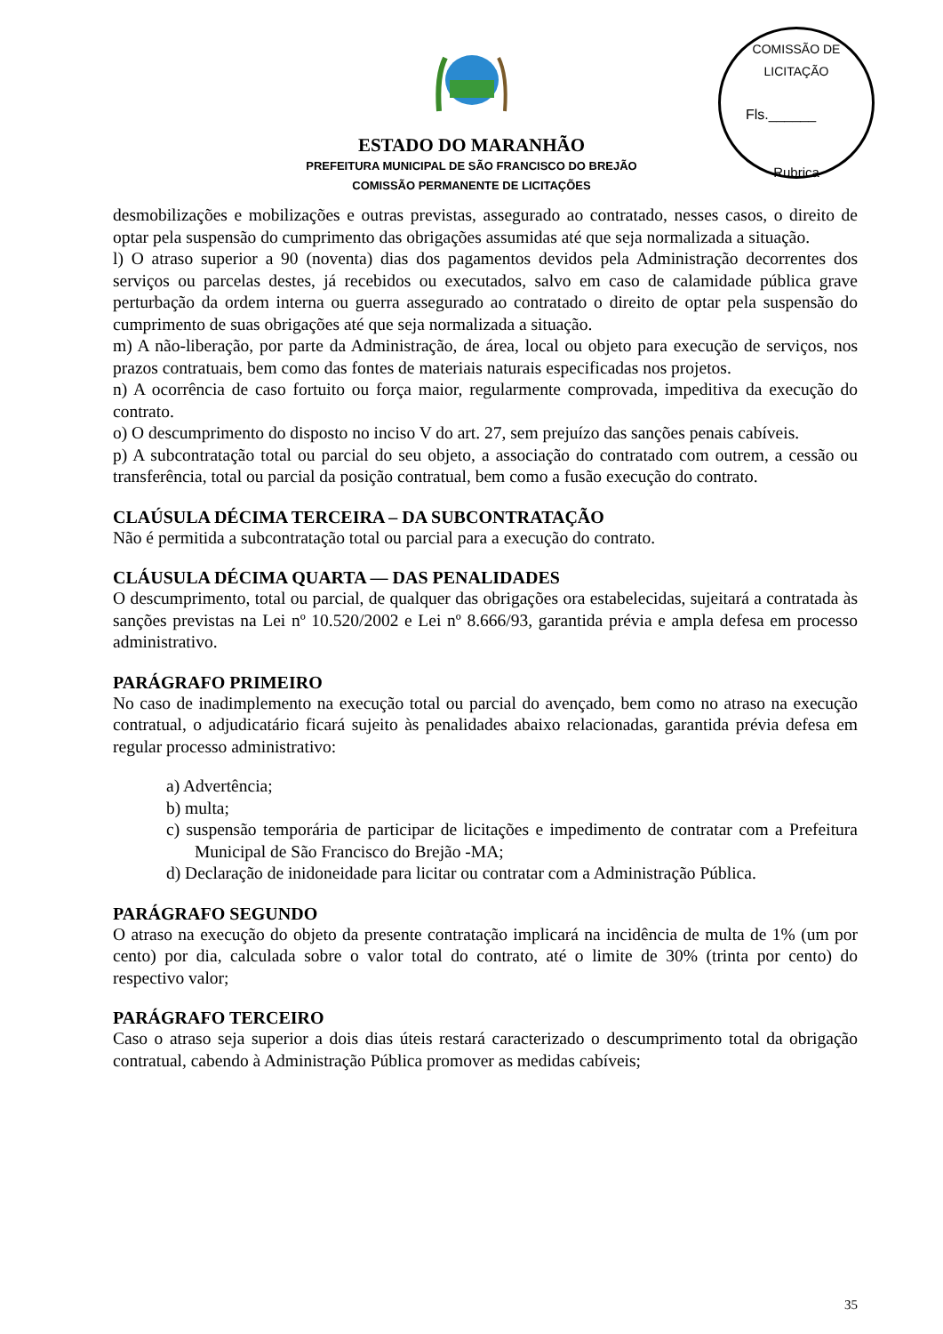ESTADO DO MARANHÃO
PREFEITURA MUNICIPAL DE SÃO FRANCISCO DO BREJÃO
COMISSÃO PERMANENTE DE LICITAÇÕES
COMISSÃO DE LICITAÇÃO
Fls.______
Rubrica
desmobilizações e mobilizações e outras previstas, assegurado ao contratado, nesses casos, o direito de optar pela suspensão do cumprimento das obrigações assumidas até que seja normalizada a situação.
l) O atraso superior a 90 (noventa) dias dos pagamentos devidos pela Administração decorrentes dos serviços ou parcelas destes, já recebidos ou executados, salvo em caso de calamidade pública grave perturbação da ordem interna ou guerra assegurado ao contratado o direito de optar pela suspensão do cumprimento de suas obrigações até que seja normalizada a situação.
m) A não-liberação, por parte da Administração, de área, local ou objeto para execução de serviços, nos prazos contratuais, bem como das fontes de materiais naturais especificadas nos projetos.
n) A ocorrência de caso fortuito ou força maior, regularmente comprovada, impeditiva da execução do contrato.
o) O descumprimento do disposto no inciso V do art. 27, sem prejuízo das sanções penais cabíveis.
p) A subcontratação total ou parcial do seu objeto, a associação do contratado com outrem, a cessão ou transferência, total ou parcial da posição contratual, bem como a fusão execução do contrato.
CLAÚSULA DÉCIMA TERCEIRA – DA SUBCONTRATAÇÃO
Não é permitida a subcontratação total ou parcial para a execução do contrato.
CLÁUSULA DÉCIMA QUARTA — DAS PENALIDADES
O descumprimento, total ou parcial, de qualquer das obrigações ora estabelecidas, sujeitará a contratada às sanções previstas na Lei nº 10.520/2002 e Lei nº 8.666/93, garantida prévia e ampla defesa em processo administrativo.
PARÁGRAFO PRIMEIRO
No caso de inadimplemento na execução total ou parcial do avençado, bem como no atraso na execução contratual, o adjudicatário ficará sujeito às penalidades abaixo relacionadas, garantida prévia defesa em regular processo administrativo:
a) Advertência;
b) multa;
c) suspensão temporária de participar de licitações e impedimento de contratar com a Prefeitura Municipal de São Francisco do Brejão -MA;
d) Declaração de inidoneidade para licitar ou contratar com a Administração Pública.
PARÁGRAFO SEGUNDO
O atraso na execução do objeto da presente contratação implicará na incidência de multa de 1% (um por cento) por dia, calculada sobre o valor total do contrato, até o limite de 30% (trinta por cento) do respectivo valor;
PARÁGRAFO TERCEIRO
Caso o atraso seja superior a dois dias úteis restará caracterizado o descumprimento total da obrigação contratual, cabendo à Administração Pública promover as medidas cabíveis;
35